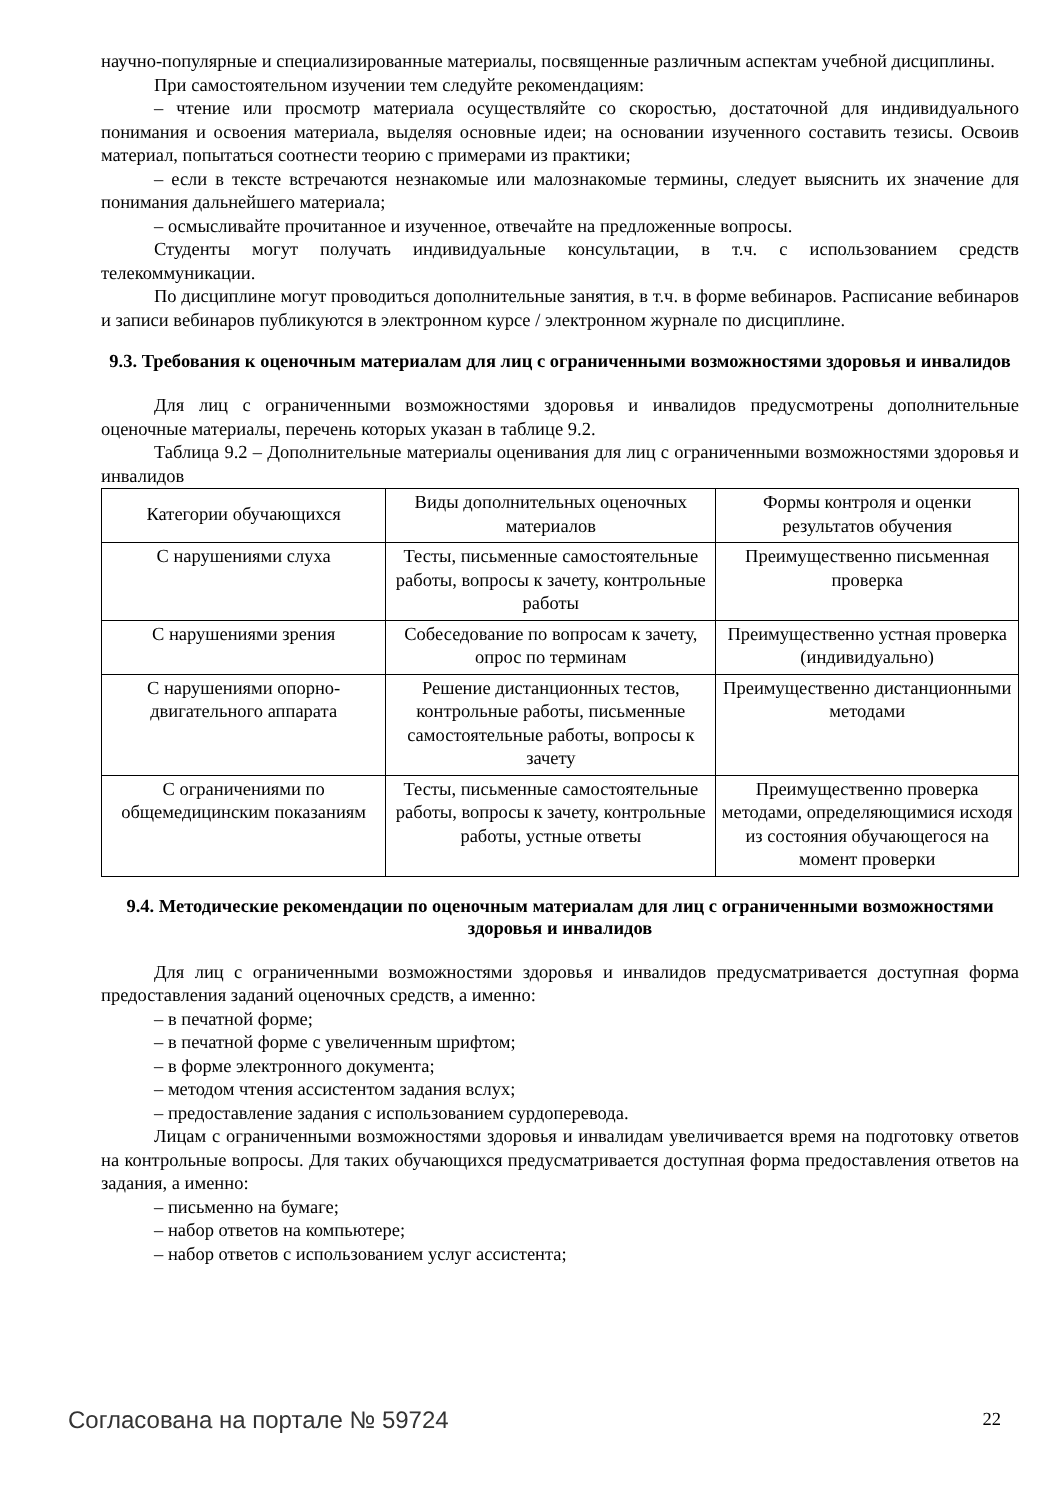научно-популярные и специализированные материалы, посвященные различным аспектам учебной дисциплины.
При самостоятельном изучении тем следуйте рекомендациям:
– чтение или просмотр материала осуществляйте со скоростью, достаточной для индивидуального понимания и освоения материала, выделяя основные идеи; на основании изученного составить тезисы. Освоив материал, попытаться соотнести теорию с примерами из практики;
– если в тексте встречаются незнакомые или малознакомые термины, следует выяснить их значение для понимания дальнейшего материала;
– осмысливайте прочитанное и изученное, отвечайте на предложенные вопросы.
Студенты могут получать индивидуальные консультации, в т.ч. с использованием средств телекоммуникации.
По дисциплине могут проводиться дополнительные занятия, в т.ч. в форме вебинаров. Расписание вебинаров и записи вебинаров публикуются в электронном курсе / электронном журнале по дисциплине.
9.3. Требования к оценочным материалам для лиц с ограниченными возможностями здоровья и инвалидов
Для лиц с ограниченными возможностями здоровья и инвалидов предусмотрены дополнительные оценочные материалы, перечень которых указан в таблице 9.2.
Таблица 9.2 – Дополнительные материалы оценивания для лиц с ограниченными возможностями здоровья и инвалидов
| Категории обучающихся | Виды дополнительных оценочных материалов | Формы контроля и оценки результатов обучения |
| С нарушениями слуха | Тесты, письменные самостоятельные работы, вопросы к зачету, контрольные работы | Преимущественно письменная проверка |
| С нарушениями зрения | Собеседование по вопросам к зачету, опрос по терминам | Преимущественно устная проверка (индивидуально) |
| С нарушениями опорно-двигательного аппарата | Решение дистанционных тестов, контрольные работы, письменные самостоятельные работы, вопросы к зачету | Преимущественно дистанционными методами |
| С ограничениями по общемедицинским показаниям | Тесты, письменные самостоятельные работы, вопросы к зачету, контрольные работы, устные ответы | Преимущественно проверка методами, определяющимися исходя из состояния обучающегося на момент проверки |
9.4. Методические рекомендации по оценочным материалам для лиц с ограниченными возможностями здоровья и инвалидов
Для лиц с ограниченными возможностями здоровья и инвалидов предусматривается доступная форма предоставления заданий оценочных средств, а именно:
– в печатной форме;
– в печатной форме с увеличенным шрифтом;
– в форме электронного документа;
– методом чтения ассистентом задания вслух;
– предоставление задания с использованием сурдоперевода.
Лицам с ограниченными возможностями здоровья и инвалидам увеличивается время на подготовку ответов на контрольные вопросы. Для таких обучающихся предусматривается доступная форма предоставления ответов на задания, а именно:
– письменно на бумаге;
– набор ответов на компьютере;
– набор ответов с использованием услуг ассистента;
Согласована на портале № 59724 22